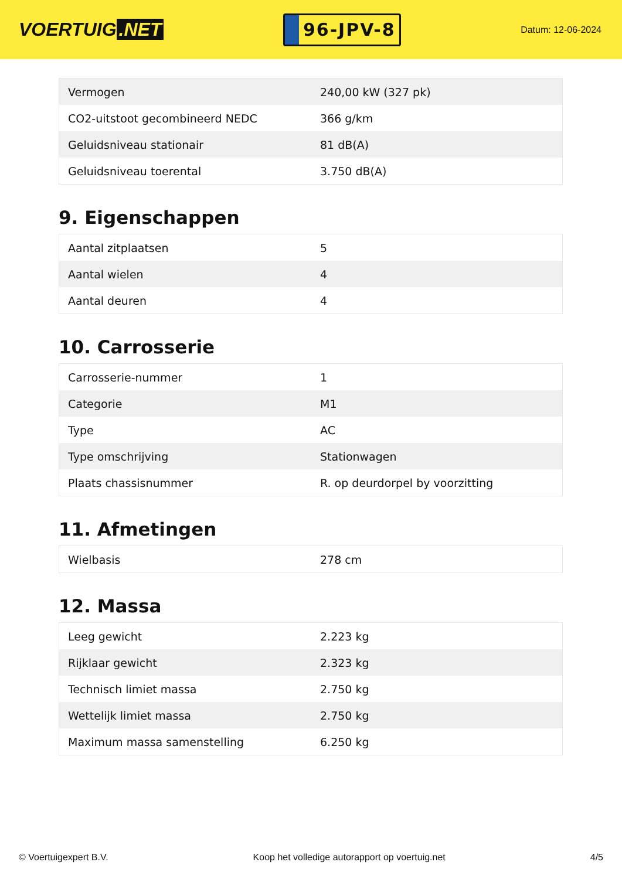VOERTUIG.NET
96-JPV-8
Datum: 12-06-2024
| Vermogen | 240,00 kW (327 pk) |
| CO2-uitstoot gecombineerd NEDC | 366 g/km |
| Geluidsniveau stationair | 81 dB(A) |
| Geluidsniveau toerental | 3.750 dB(A) |
9. Eigenschappen
| Aantal zitplaatsen | 5 |
| Aantal wielen | 4 |
| Aantal deuren | 4 |
10. Carrosserie
| Carrosserie-nummer | 1 |
| Categorie | M1 |
| Type | AC |
| Type omschrijving | Stationwagen |
| Plaats chassisnummer | R. op deurdorpel by voorzitting |
11. Afmetingen
| Wielbasis | 278 cm |
12. Massa
| Leeg gewicht | 2.223 kg |
| Rijklaar gewicht | 2.323 kg |
| Technisch limiet massa | 2.750 kg |
| Wettelijk limiet massa | 2.750 kg |
| Maximum massa samenstelling | 6.250 kg |
© Voertuigexpert B.V. Koop het volledige autorapport op voertuig.net 4/5